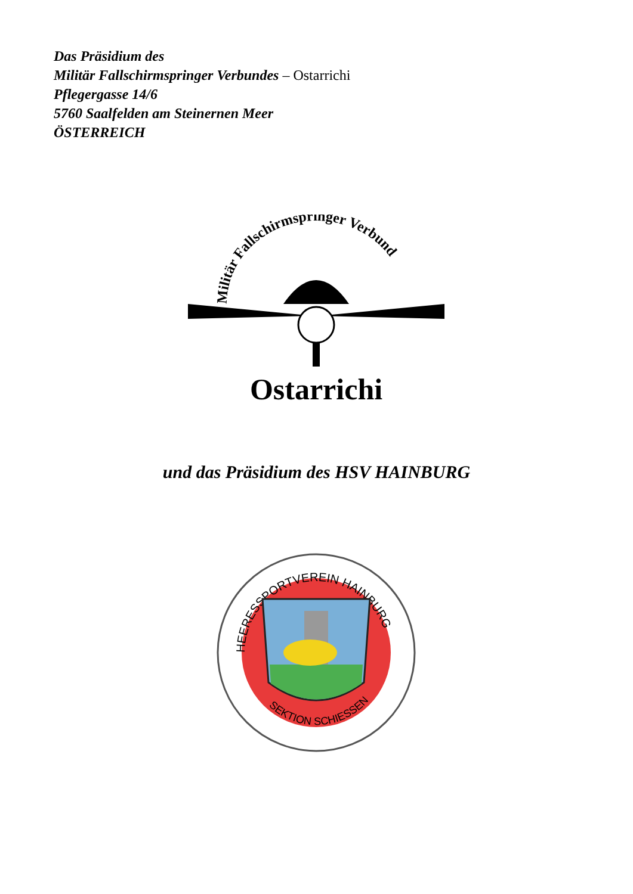Das Präsidium des
Militär Fallschirmspringer Verbundes – Ostarrichi
Pflegergasse 14/6
5760 Saalfelden am Steinernen Meer
ÖSTERREICH
Militär Fallschirmspringer Verbund
Ostarrichi
und das Präsidium des HSV HAINBURG
HEERESSPORTVEREIN HAINBURG
SEKTION SCHIESSEN